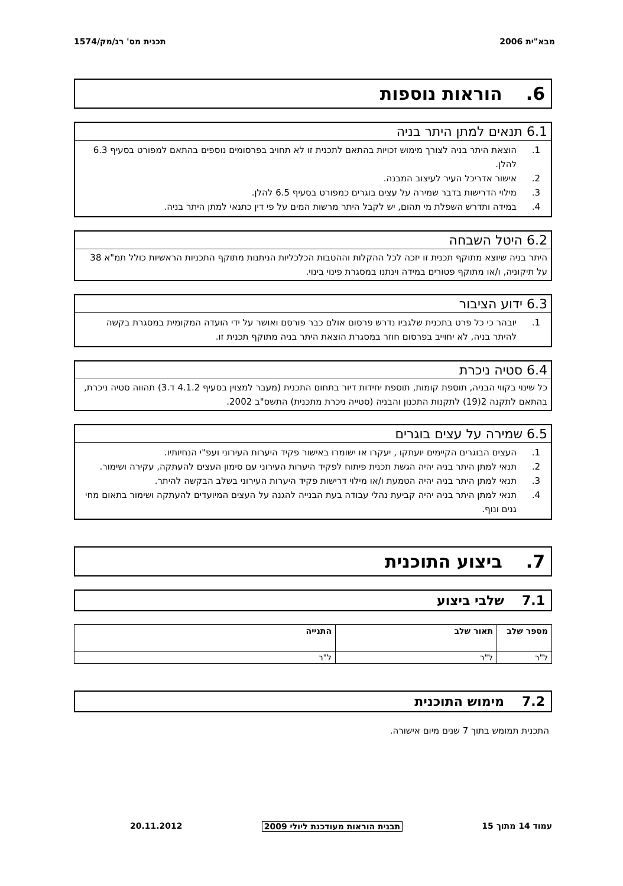מבא"ית 2006 תכנית מס' רג/מק/1574
6. הוראות נוספות
6.1 תנאים למתן היתר בניה
1. הוצאת היתר בניה לצורך מימוש זכויות בהתאם לתכנית זו לא תחויב בפרסומים נוספים בהתאם למפורט בסעיף 6.3 להלן.
2. אישור אדריכל העיר לעיצוב המבנה.
3. מילוי הדרישות בדבר שמירה על עצים בוגרים כמפורט בסעיף 6.5 להלן.
4. במידה ותדרש השפלת מי תהום, יש לקבל היתר מרשות המים על פי דין כתנאי למתן היתר בניה.
6.2 היטל השבחה
היתר בניה שיוצא מתוקף תכנית זו יזכה לכל ההקלות וההטבות הכלכליות הניתנות מתוקף התכניות הראשיות כולל תמ"א 38 על תיקוניה, ו/או מתוקף פטורים במידה וינתנו במסגרת פינוי בינוי.
6.3 ידוע הציבור
1. יובהר כי כל פרט בתכנית שלגביו נדרש פרסום אולם כבר פורסם ואושר על ידי הועדה המקומית במסגרת בקשה להיתר בניה, לא יחוייב בפרסום חוזר במסגרת הוצאת היתר בניה מתוקף תכנית זו.
6.4 סטיה ניכרת
כל שינוי בקווי הבניה, תוספת קומות, תוספת יחידות דיור בתחום התכנית (מעבר למצוין בסעיף 4.1.2 ד.3) תהווה סטיה ניכרת, בהתאם לתקנה 2(19) לתקנות התכנון והבניה (סטייה ניכרת מתכנית) התשס"ב 2002.
6.5 שמירה על עצים בוגרים
1. העצים הבוגרים הקיימים יועתקו , יעקרו או ישומרו באישור פקיד היערות העירוני ועפ"י הנחיותיו.
2. תנאי למתן היתר בניה יהיה הגשת תכנית פיתוח לפקיד היערות העירוני עם סימון העצים להעתקה, עקירה ושימור.
3. תנאי למתן היתר בניה יהיה הטמעת ו/או מילוי דרישות פקיד היערות העירוני בשלב הבקשה להיתר.
4. תנאי למתן היתר בניה יהיה קביעת נהלי עבודה בעת הבנייה להגנה על העצים המיועדים להעתקה ושימור בתאום מחי גנים ונוף.
7. ביצוע התוכנית
7.1שלבי ביצוע
| מספר שלב | תאור שלב | התנייה |
| --- | --- | --- |
| ל"ר | ל"ר | ל"ר |
7.2מימוש התוכנית
התכנית תמומש בתוך 7 שנים מיום אישורה.
עמוד 14 מתוך 15 תבנית הוראות מעודכנת ליולי 2009 20.11.2012